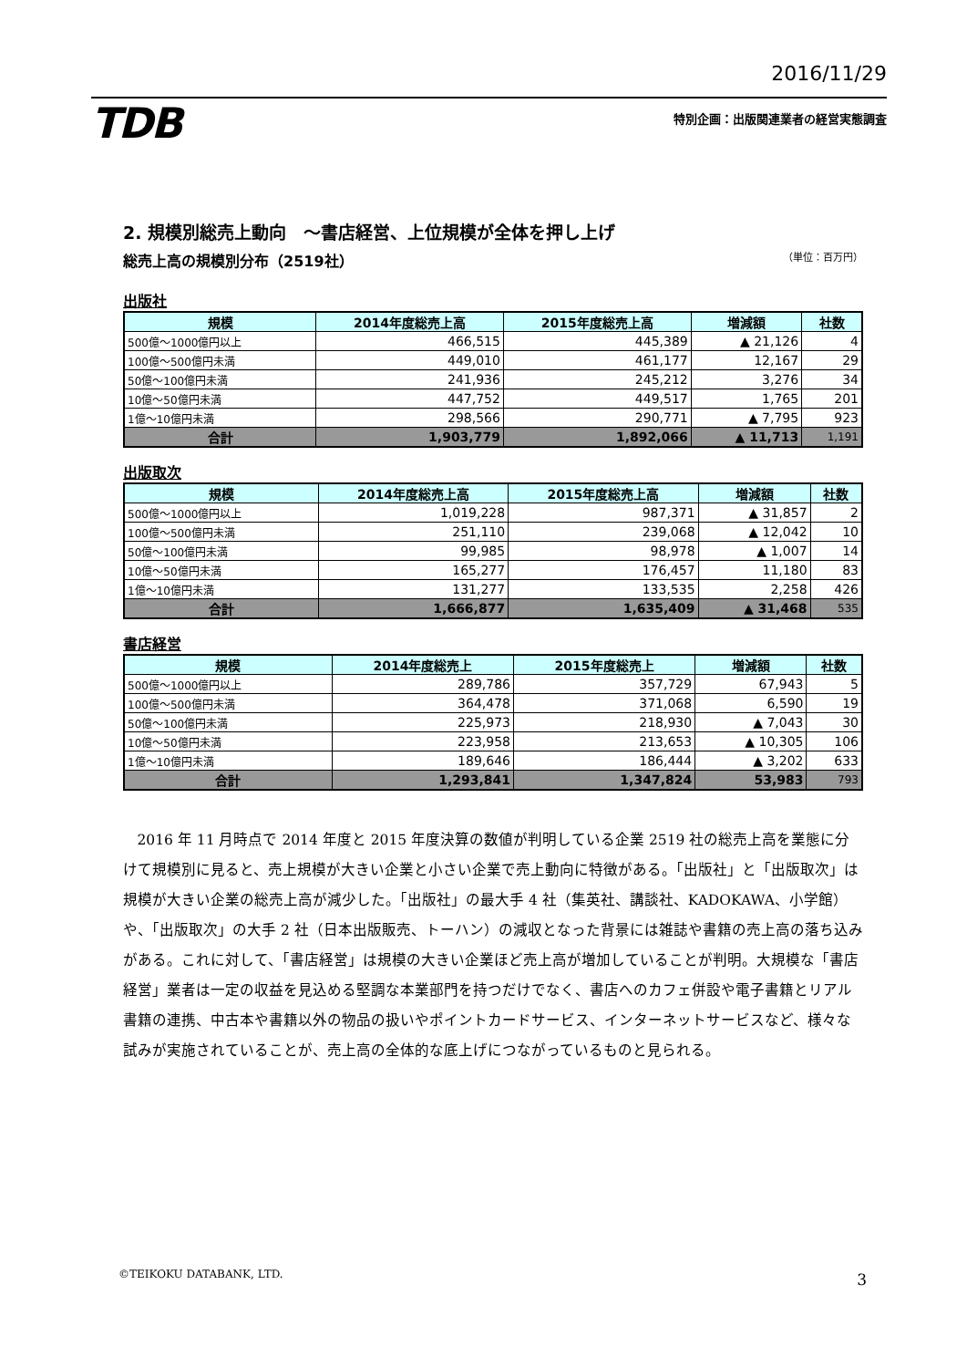2016/11/29
TDB 特別企画：出版関連業者の経営実態調査
2. 規模別総売上動向　～書店経営、上位規模が全体を押し上げ
総売上高の規模別分布（2519社）
（単位：百万円）
出版社
| 規模 | 2014年度総売上高 | 2015年度総売上高 | 増減額 | 社数 |
| --- | --- | --- | --- | --- |
| 500億～1000億円以上 | 466,515 | 445,389 | ▲ 21,126 | 4 |
| 100億～500億円未満 | 449,010 | 461,177 | 12,167 | 29 |
| 50億～100億円未満 | 241,936 | 245,212 | 3,276 | 34 |
| 10億～50億円未満 | 447,752 | 449,517 | 1,765 | 201 |
| 1億～10億円未満 | 298,566 | 290,771 | ▲ 7,795 | 923 |
| 合計 | 1,903,779 | 1,892,066 | ▲ 11,713 | 1,191 |
出版取次
| 規模 | 2014年度総売上高 | 2015年度総売上高 | 増減額 | 社数 |
| --- | --- | --- | --- | --- |
| 500億～1000億円以上 | 1,019,228 | 987,371 | ▲ 31,857 | 2 |
| 100億～500億円未満 | 251,110 | 239,068 | ▲ 12,042 | 10 |
| 50億～100億円未満 | 99,985 | 98,978 | ▲ 1,007 | 14 |
| 10億～50億円未満 | 165,277 | 176,457 | 11,180 | 83 |
| 1億～10億円未満 | 131,277 | 133,535 | 2,258 | 426 |
| 合計 | 1,666,877 | 1,635,409 | ▲ 31,468 | 535 |
書店経営
| 規模 | 2014年度総売上 | 2015年度総売上 | 増減額 | 社数 |
| --- | --- | --- | --- | --- |
| 500億～1000億円以上 | 289,786 | 357,729 | 67,943 | 5 |
| 100億～500億円未満 | 364,478 | 371,068 | 6,590 | 19 |
| 50億～100億円未満 | 225,973 | 218,930 | ▲ 7,043 | 30 |
| 10億～50億円未満 | 223,958 | 213,653 | ▲ 10,305 | 106 |
| 1億～10億円未満 | 189,646 | 186,444 | ▲ 3,202 | 633 |
| 合計 | 1,293,841 | 1,347,824 | 53,983 | 793 |
2016 年 11 月時点で 2014 年度と 2015 年度決算の数値が判明している企業 2519 社の総売上高を業態に分けて規模別に見ると、売上規模が大きい企業と小さい企業で売上動向に特徴がある。「出版社」と「出版取次」は規模が大きい企業の総売上高が減少した。「出版社」の最大手 4 社（集英社、講談社、KADOKAWA、小学館）や、「出版取次」の大手 2 社（日本出版販売、トーハン）の減収となった背景には雑誌や書籍の売上高の落ち込みがある。これに対して、「書店経営」は規模の大きい企業ほど売上高が増加していることが判明。大規模な「書店経営」業者は一定の収益を見込める堅調な本業部門を持つだけでなく、書店へのカフェ併設や電子書籍とリアル書籍の連携、中古本や書籍以外の物品の扱いやポイントカードサービス、インターネットサービスなど、様々な試みが実施されていることが、売上高の全体的な底上げにつながっているものと見られる。
©TEIKOKU DATABANK, LTD. 3